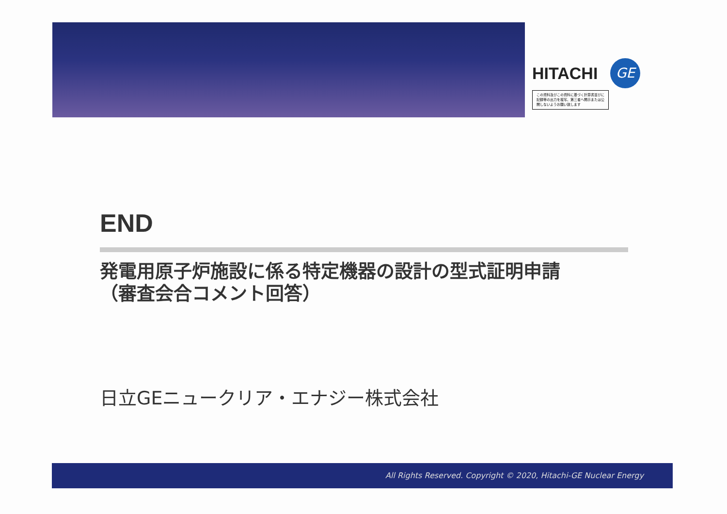HITACHI GE
この資料及びこの資料に基づく計算書並びに記録等の出力を複写、第三者へ開示または公開しないようお願い致します
END
発電用原子炉施設に係る特定機器の設計の型式証明申請
（審査会合コメント回答）
日立GEニュークリア・エナジー株式会社
All Rights Reserved. Copyright © 2020, Hitachi-GE Nuclear Energy